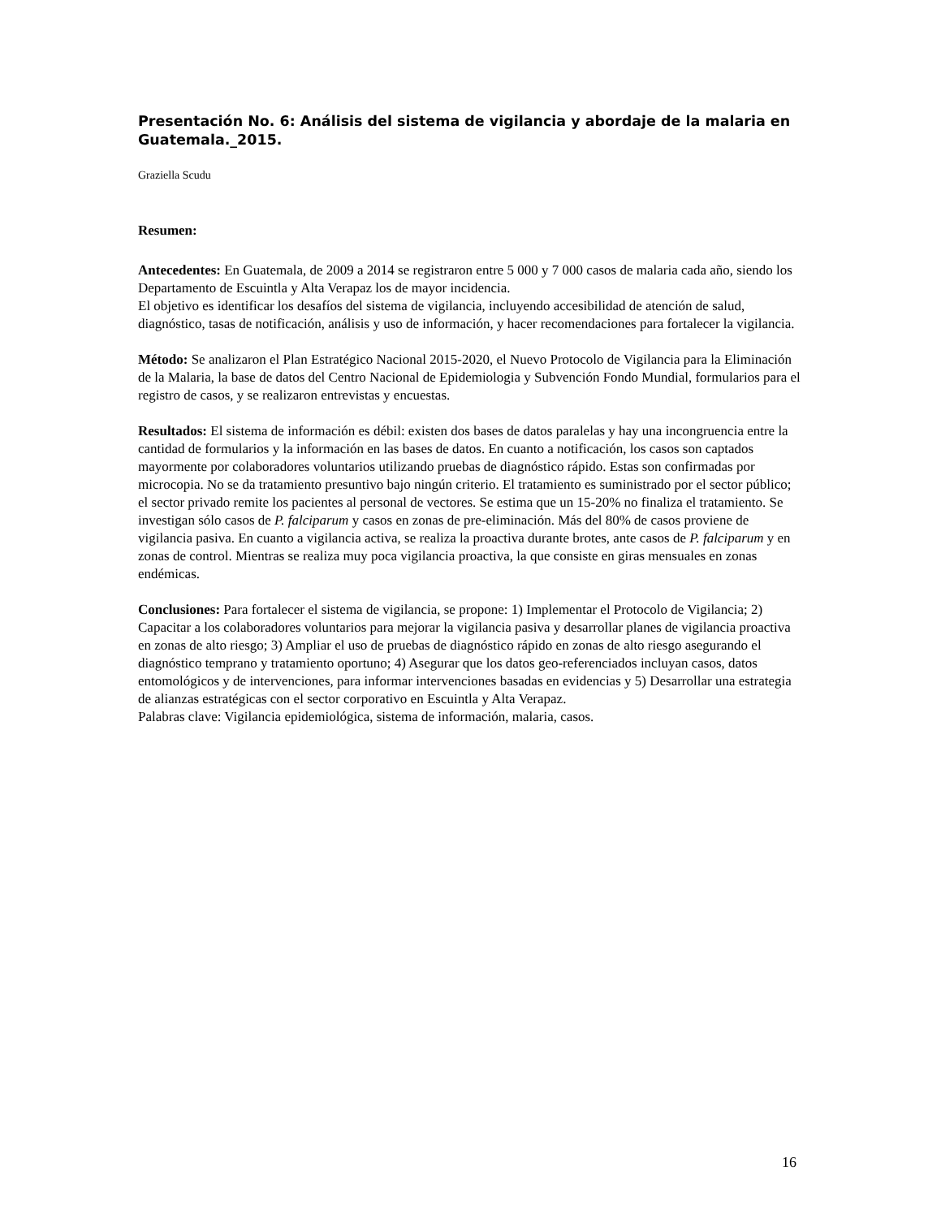Presentación No. 6: Análisis del sistema de vigilancia y abordaje de la malaria en Guatemala._2015.
Graziella Scudu
Resumen:
Antecedentes: En Guatemala, de 2009 a 2014 se registraron entre 5 000 y 7 000 casos de malaria cada año, siendo los Departamento de Escuintla y Alta Verapaz los de mayor incidencia.
El objetivo es identificar los desafíos del sistema de vigilancia, incluyendo accesibilidad de atención de salud, diagnóstico, tasas de notificación, análisis y uso de información, y hacer recomendaciones para fortalecer la vigilancia.
Método: Se analizaron el Plan Estratégico Nacional 2015-2020, el Nuevo Protocolo de Vigilancia para la Eliminación de la Malaria, la base de datos del Centro Nacional de Epidemiologia y Subvención Fondo Mundial, formularios para el registro de casos, y se realizaron entrevistas y encuestas.
Resultados: El sistema de información es débil: existen dos bases de datos paralelas y hay una incongruencia entre la cantidad de formularios y la información en las bases de datos. En cuanto a notificación, los casos son captados mayormente por colaboradores voluntarios utilizando pruebas de diagnóstico rápido. Estas son confirmadas por microcopia. No se da tratamiento presuntivo bajo ningún criterio. El tratamiento es suministrado por el sector público; el sector privado remite los pacientes al personal de vectores. Se estima que un 15-20% no finaliza el tratamiento. Se investigan sólo casos de P. falciparum y casos en zonas de pre-eliminación. Más del 80% de casos proviene de vigilancia pasiva. En cuanto a vigilancia activa, se realiza la proactiva durante brotes, ante casos de P. falciparum y en zonas de control. Mientras se realiza muy poca vigilancia proactiva, la que consiste en giras mensuales en zonas endémicas.
Conclusiones: Para fortalecer el sistema de vigilancia, se propone: 1) Implementar el Protocolo de Vigilancia; 2) Capacitar a los colaboradores voluntarios para mejorar la vigilancia pasiva y desarrollar planes de vigilancia proactiva en zonas de alto riesgo; 3) Ampliar el uso de pruebas de diagnóstico rápido en zonas de alto riesgo asegurando el diagnóstico temprano y tratamiento oportuno; 4) Asegurar que los datos geo-referenciados incluyan casos, datos entomológicos y de intervenciones, para informar intervenciones basadas en evidencias y 5) Desarrollar una estrategia de alianzas estratégicas con el sector corporativo en Escuintla y Alta Verapaz.
Palabras clave: Vigilancia epidemiológica, sistema de información, malaria, casos.
16